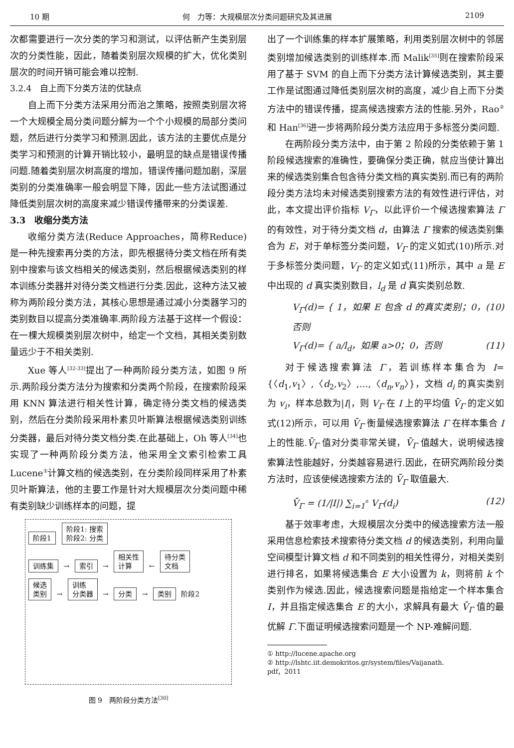10 期 何　力等：大规模层次分类问题研究及其进展 2109
次都需要进行一次分类的学习和测试，以评估新产生类别层次的分类性能，因此，随着类别层次规模的扩大，优化类别层次的时间开销可能会难以控制.
3.2.4　自上而下分类方法的优缺点
自上而下分类方法采用分而治之策略，按照类别层次将一个大规模全局分类问题分解为一个个小规模的局部分类问题，然后进行分类学习和预测.因此，该方法的主要优点是分类学习和预测的计算开销比较小，最明显的缺点是错误传播问题.随着类别层次树高度的增加，错误传播问题加剧，深层类别的分类准确率一般会明显下降，因此一些方法试图通过降低类别层次树的高度来减少错误传播带来的分类误差.
3.3　收缩分类方法
收缩分类方法(Reduce Approaches，简称Reduce)是一种先搜索再分类的方法，即先根据待分类文档在所有类别中搜索与该文档相关的候选类别，然后根据候选类别的样本训练分类器并对待分类文档进行分类.因此，这种方法又被称为两阶段分类方法，其核心思想是通过减小分类器学习的类别数目以提高分类准确率.两阶段方法基于这样一个假设：在一棵大规模类别层次树中，给定一个文档，其相关类别数量远少于不相关类别.
Xue 等人<sup>[32-33]</sup>提出了一种两阶段分类方法，如图 9 所示.两阶段分类方法分为搜索和分类两个阶段，在搜索阶段采用 KNN 算法进行相关性计算，确定待分类文档的候选类别，然后在分类阶段采用朴素贝叶斯算法根据候选类别训练分类器，最后对待分类文档分类.在此基础上，Oh 等人<sup>[34]</sup>也实现了一种两阶段分类方法，他采用全文索引检索工具 Lucene<sup>①</sup>计算文档的候选类别，在分类阶段同样采用了朴素贝叶斯算法，他的主要工作是针对大规模层次分类问题中稀有类别缺少训练样本的问题，提
阶段1 阶段1: 搜索
阶段2: 分类
训练集 → 索引 → 相关性
计算 ← 待分类
文档
候选
类别 → 训练
分类器 → 分类 → 类别 阶段2
图 9　两阶段分类方法<sup>[30]</sup>
出了一个训练集的样本扩展策略，利用类别层次树中的邻居类别增加候选类别的训练样本.而 Malik<sup>[35]</sup>则在搜索阶段采用了基于 SVM 的自上而下分类方法计算候选类别，其主要工作是试图通过降低类别层次树的高度，减少自上而下分类方法中的错误传播，提高候选搜索方法的性能.另外，Rao<sup>②</sup>和 Han<sup>[36]</sup>进一步将两阶段分类方法应用于多标签分类问题.
在两阶段分类方法中，由于第 2 阶段的分类依赖于第 1 阶段候选搜索的准确性，要确保分类正确，就应当使计算出来的候选类别集合包含待分类文档的真实类别.而已有的两阶段分类方法均未对候选类别搜索方法的有效性进行评估，对此，本文提出评价指标 V<sub>Γ</sub>，以此评价一个候选搜索算法 Γ 的有效性，对于待分类文档 d，由算法 Γ 搜索的候选类别集合为 E，对于单标签分类问题，V<sub>Γ</sub> 的定义如式(10)所示.对于多标签分类问题，V<sub>Γ</sub> 的定义如式(11)所示，其中 a 是 E 中出现的 d 真实类别数目，l<sub>d</sub> 是 d 真实类别总数.
V<sub>Γ</sub>(d)= { 1，如果 E 包含 d 的真实类别；0，否则 (10)
V<sub>Γ</sub>(d)= { a/l<sub>d</sub>，如果 a>0；0，否则 (11)
对于候选搜索算法 Γ，若训练样本集合为 I={〈d<sub>1</sub>,v<sub>1</sub>〉,〈d<sub>2</sub>,v<sub>2</sub>〉,…,〈d<sub>n</sub>,v<sub>n</sub>〉}，文档 d<sub>i</sub> 的真实类别为 v<sub>i</sub>，样本总数为|I|，则 V<sub>Γ</sub> 在 I 上的平均值 V̄<sub>Γ</sub> 的定义如式(12)所示，可以用 V̄<sub>Γ</sub> 衡量候选搜索算法 Γ 在样本集合 I 上的性能.V̄<sub>Γ</sub> 值对分类非常关键，V̄<sub>Γ</sub> 值越大，说明候选搜索算法性能越好，分类越容易进行.因此，在研究两阶段分类方法时，应该使候选搜索方法的 V̄<sub>Γ</sub> 取值最大.
V̄<sub>Γ</sub> = (1/|I|) ∑<sub>i=1</sub><sup>n</sup> V<sub>Γ</sub>(d<sub>i</sub>) (12)
基于效率考虑，大规模层次分类中的候选搜索方法一般采用信息检索技术搜索待分类文档 d 的候选类别，利用向量空间模型计算文档 d 和不同类别的相关性得分，对相关类别进行排名，如果将候选集合 E 大小设置为 k，则将前 k 个类别作为候选.因此，候选搜索问题是指给定一个样本集合 I，并且指定候选集合 E 的大小，求解具有最大 V̄<sub>Γ</sub> 值的最优解 Γ.下面证明候选搜索问题是一个 NP-难解问题.
① http://lucene.apache.org
② http://lshtc.iit.demokritos.gr/system/files/Vaijanath.
pdf，2011